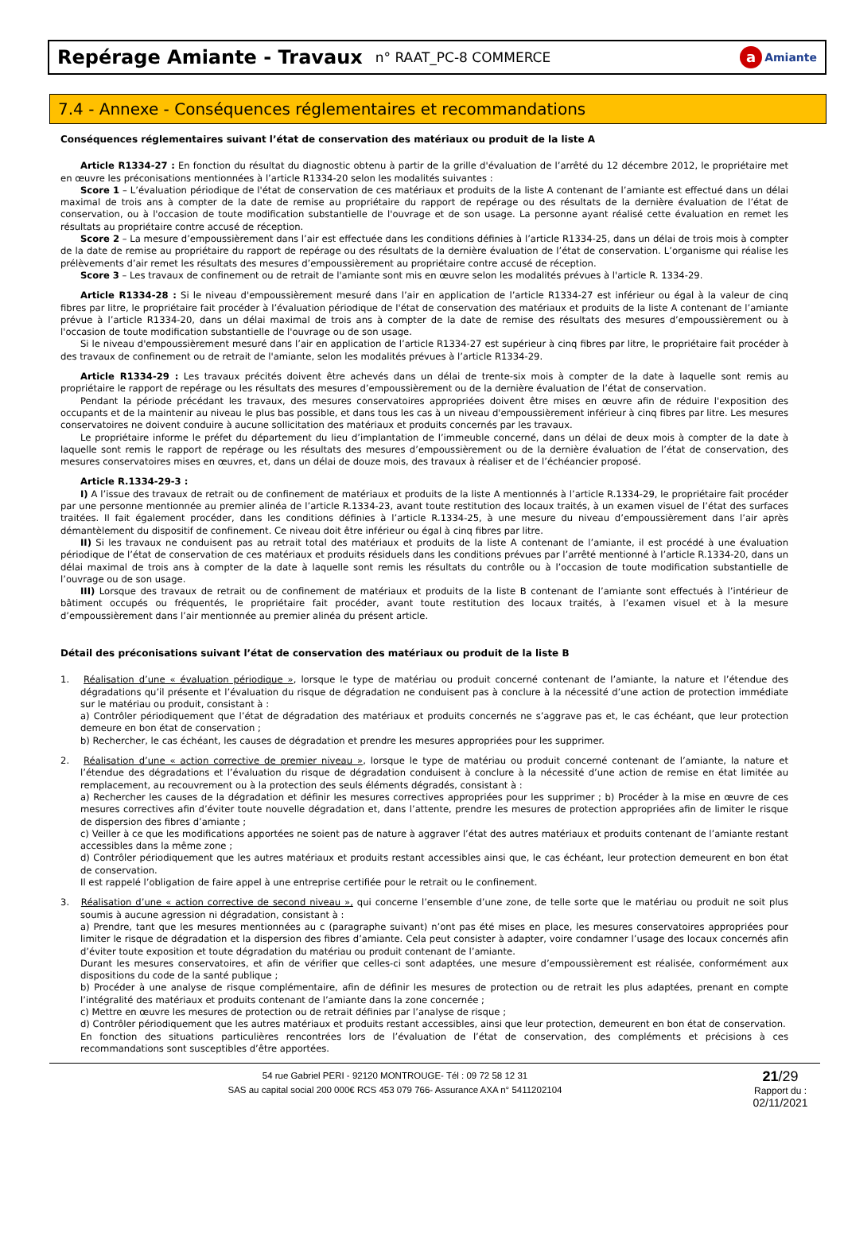Repérage Amiante - Travaux
n° RAAT_PC-8 COMMERCE
a Amiante
7.4 - Annexe - Conséquences réglementaires et recommandations
Conséquences réglementaires suivant l’état de conservation des matériaux ou produit de la liste A
Article R1334-27 : En fonction du résultat du diagnostic obtenu à partir de la grille d'évaluation de l’arrêté du 12 décembre 2012, le propriétaire met en œuvre les préconisations mentionnées à l’article R1334-20 selon les modalités suivantes :
Score 1 – L’évaluation périodique de l'état de conservation de ces matériaux et produits de la liste A contenant de l’amiante est effectué dans un délai maximal de trois ans à compter de la date de remise au propriétaire du rapport de repérage ou des résultats de la dernière évaluation de l’état de conservation, ou à l'occasion de toute modification substantielle de l'ouvrage et de son usage. La personne ayant réalisé cette évaluation en remet les résultats au propriétaire contre accusé de réception.
Score 2 – La mesure d’empoussièrement dans l’air est effectuée dans les conditions définies à l’article R1334-25, dans un délai de trois mois à compter de la date de remise au propriétaire du rapport de repérage ou des résultats de la dernière évaluation de l’état de conservation. L’organisme qui réalise les prélèvements d’air remet les résultats des mesures d’empoussièrement au propriétaire contre accusé de réception.
Score 3 – Les travaux de confinement ou de retrait de l'amiante sont mis en œuvre selon les modalités prévues à l'article R. 1334-29.
Article R1334-28 : Si le niveau d'empoussièrement mesuré dans l’air en application de l’article R1334-27 est inférieur ou égal à la valeur de cinq fibres par litre, le propriétaire fait procéder à l’évaluation périodique de l'état de conservation des matériaux et produits de la liste A contenant de l’amiante prévue à l’article R1334-20, dans un délai maximal de trois ans à compter de la date de remise des résultats des mesures d’empoussièrement ou à l'occasion de toute modification substantielle de l'ouvrage ou de son usage.
Si le niveau d'empoussièrement mesuré dans l’air en application de l’article R1334-27 est supérieur à cinq fibres par litre, le propriétaire fait procéder à des travaux de confinement ou de retrait de l'amiante, selon les modalités prévues à l’article R1334-29.
Article R1334-29 : Les travaux précités doivent être achevés dans un délai de trente-six mois à compter de la date à laquelle sont remis au propriétaire le rapport de repérage ou les résultats des mesures d’empoussièrement ou de la dernière évaluation de l’état de conservation.
Pendant la période précédant les travaux, des mesures conservatoires appropriées doivent être mises en œuvre afin de réduire l'exposition des occupants et de la maintenir au niveau le plus bas possible, et dans tous les cas à un niveau d'empoussièrement inférieur à cinq fibres par litre. Les mesures conservatoires ne doivent conduire à aucune sollicitation des matériaux et produits concernés par les travaux.
Le propriétaire informe le préfet du département du lieu d’implantation de l’immeuble concerné, dans un délai de deux mois à compter de la date à laquelle sont remis le rapport de repérage ou les résultats des mesures d’empoussièrement ou de la dernière évaluation de l’état de conservation, des mesures conservatoires mises en œuvres, et, dans un délai de douze mois, des travaux à réaliser et de l’échéancier proposé.
Article R.1334-29-3 :
I) A l’issue des travaux de retrait ou de confinement de matériaux et produits de la liste A mentionnés à l’article R.1334-29, le propriétaire fait procéder par une personne mentionnée au premier alinéa de l’article R.1334-23, avant toute restitution des locaux traités, à un examen visuel de l’état des surfaces traitées. Il fait également procéder, dans les conditions définies à l’article R.1334-25, à une mesure du niveau d’empoussièrement dans l’air après démantèlement du dispositif de confinement. Ce niveau doit être inférieur ou égal à cinq fibres par litre.
II) Si les travaux ne conduisent pas au retrait total des matériaux et produits de la liste A contenant de l’amiante, il est procédé à une évaluation périodique de l’état de conservation de ces matériaux et produits résiduels dans les conditions prévues par l’arrêté mentionné à l’article R.1334-20, dans un délai maximal de trois ans à compter de la date à laquelle sont remis les résultats du contrôle ou à l’occasion de toute modification substantielle de l’ouvrage ou de son usage.
III) Lorsque des travaux de retrait ou de confinement de matériaux et produits de la liste B contenant de l’amiante sont effectués à l’intérieur de bâtiment occupés ou fréquentés, le propriétaire fait procéder, avant toute restitution des locaux traités, à l’examen visuel et à la mesure d’empoussièrement dans l’air mentionnée au premier alinéa du présent article.
Détail des préconisations suivant l’état de conservation des matériaux ou produit de la liste B
1. Réalisation d’une « évaluation périodique », lorsque le type de matériau ou produit concerné contenant de l’amiante, la nature et l’étendue des dégradations qu’il présente et l’évaluation du risque de dégradation ne conduisent pas à conclure à la nécessité d’une action de protection immédiate sur le matériau ou produit, consistant à :
a) Contrôler périodiquement que l’état de dégradation des matériaux et produits concernés ne s’aggrave pas et, le cas échéant, que leur protection demeure en bon état de conservation ;
b) Rechercher, le cas échéant, les causes de dégradation et prendre les mesures appropriées pour les supprimer.
2. Réalisation d’une « action corrective de premier niveau », lorsque le type de matériau ou produit concerné contenant de l’amiante, la nature et l’étendue des dégradations et l’évaluation du risque de dégradation conduisent à conclure à la nécessité d’une action de remise en état limitée au remplacement, au recouvrement ou à la protection des seuls éléments dégradés, consistant à :
a) Rechercher les causes de la dégradation et définir les mesures correctives appropriées pour les supprimer ; b) Procéder à la mise en œuvre de ces mesures correctives afin d’éviter toute nouvelle dégradation et, dans l’attente, prendre les mesures de protection appropriées afin de limiter le risque de dispersion des fibres d’amiante ;
c) Veiller à ce que les modifications apportées ne soient pas de nature à aggraver l’état des autres matériaux et produits contenant de l’amiante restant accessibles dans la même zone ;
d) Contrôler périodiquement que les autres matériaux et produits restant accessibles ainsi que, le cas échéant, leur protection demeurent en bon état de conservation.
Il est rappelé l’obligation de faire appel à une entreprise certifiée pour le retrait ou le confinement.
3. Réalisation d’une « action corrective de second niveau », qui concerne l’ensemble d’une zone, de telle sorte que le matériau ou produit ne soit plus soumis à aucune agression ni dégradation, consistant à :
a) Prendre, tant que les mesures mentionnées au c (paragraphe suivant) n’ont pas été mises en place, les mesures conservatoires appropriées pour limiter le risque de dégradation et la dispersion des fibres d’amiante. Cela peut consister à adapter, voire condamner l’usage des locaux concernés afin d’éviter toute exposition et toute dégradation du matériau ou produit contenant de l’amiante.
Durant les mesures conservatoires, et afin de vérifier que celles-ci sont adaptées, une mesure d’empoussièrement est réalisée, conformément aux dispositions du code de la santé publique ;
b) Procéder à une analyse de risque complémentaire, afin de définir les mesures de protection ou de retrait les plus adaptées, prenant en compte l’intégralité des matériaux et produits contenant de l’amiante dans la zone concernée ;
c) Mettre en œuvre les mesures de protection ou de retrait définies par l’analyse de risque ;
d) Contrôler périodiquement que les autres matériaux et produits restant accessibles, ainsi que leur protection, demeurent en bon état de conservation.
En fonction des situations particulières rencontrées lors de l’évaluation de l’état de conservation, des compléments et précisions à ces recommandations sont susceptibles d’être apportées.
54 rue Gabriel PERI - 92120 MONTROUGE- Tél : 09 72 58 12 31
SAS au capital social 200 000€ RCS 453 079 766- Assurance AXA n° 5411202104
21/29
Rapport du :
02/11/2021